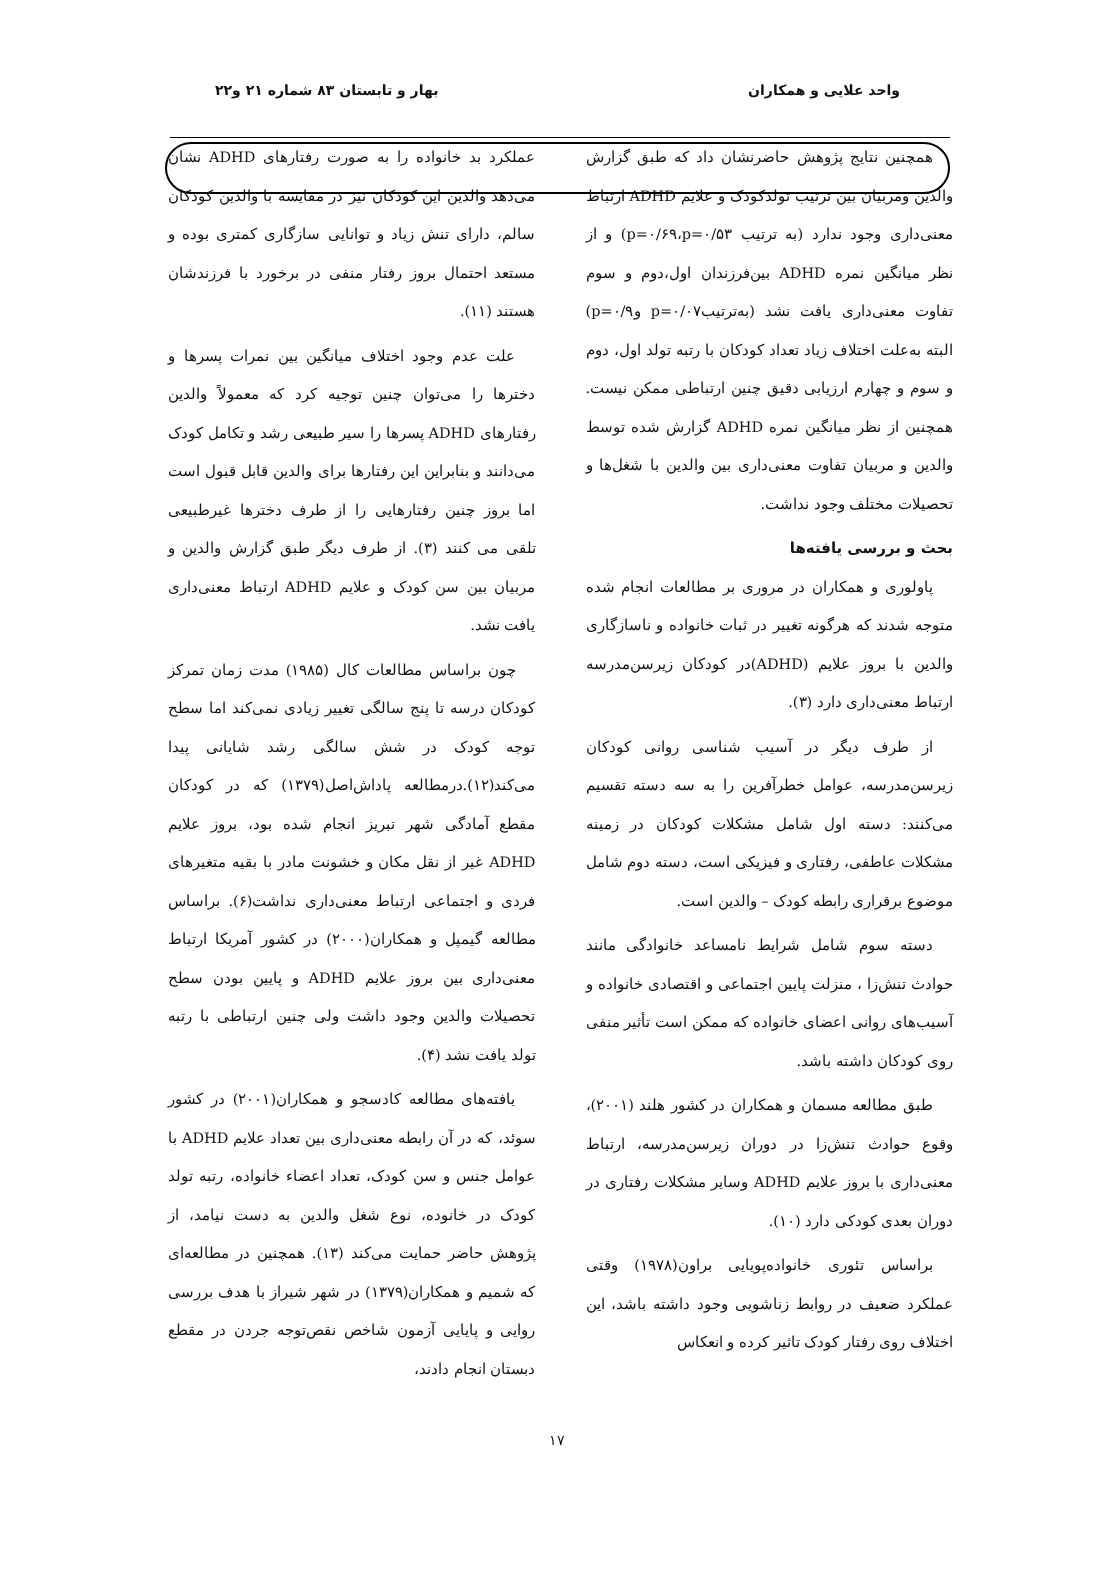واحد علایی و همکاران بهار و تابستان ۸۳ شماره ۲۱ و۲۲
همچنین نتایج پژوهش حاضرنشان داد که طبق گزارش والدین ومربیان بین ترتیب تولدکودک و علایم ADHD ارتباط معنی‌داری وجود ندارد (به ترتیب p=۰/۶۹،p=۰/۵۳) و از نظر میانگین نمره ADHD بین‌فرزندان اول،دوم و سوم تفاوت معنی‌داری یافت نشد (به‌ترتیبp=۰/۰۷ وp=۰/۹) البته به‌علت اختلاف زیاد تعداد کودکان با رتبه تولد اول، دوم و سوم و چهارم ارزیابی دقیق چنین ارتباطی ممکن نیست. همچنین از نظر میانگین نمره ADHD گزارش شده توسط والدین و مربیان تفاوت معنی‌داری بین والدین با شغل‌ها و تحصیلات مختلف وجود نداشت.
بحث و بررسی یافته‌ها
پاولوری و همکاران در مروری بر مطالعات انجام شده متوجه شدند که هرگونه تغییر در ثبات خانواده و ناسازگاری والدین با بروز علایم (ADHD)در کودکان زیرسن‌مدرسه ارتباط معنی‌داری دارد (۳).
از طرف دیگر در آسیب شناسی روانی کودکان زیرسن‌مدرسه، عوامل خطرآفرین را به سه دسته تقسیم می‌کنند: دسته اول شامل مشکلات کودکان در زمینه مشکلات عاطفی، رفتاری و فیزیکی است، دسته دوم شامل موضوع برقراری رابطه کودک – والدین است.
دسته سوم شامل شرایط نامساعد خانوادگی مانند حوادث تنش‌زا ، منزلت پایین اجتماعی و اقتصادی خانواده و آسیب‌های روانی اعضای خانواده که ممکن است تأثیر منفی روی کودکان داشته باشد.
طبق مطالعه مسمان و همکاران در کشور هلند (۲۰۰۱)، وقوع حوادث تنش‌زا در دوران زیرسن‌مدرسه، ارتباط معنی‌داری با بروز علایم ADHD وسایر مشکلات رفتاری در دوران بعدی کودکی دارد (۱۰).
براساس تئوری خانواده‌پویایی براون(۱۹۷۸) وقتی عملکرد ضعیف در روابط زناشویی وجود داشته باشد، این اختلاف روی رفتار کودک تاثیر کرده و انعکاس
عملکرد بد خانواده را به صورت رفتارهای ADHD نشان می‌دهد والدین این کودکان نیز در مقایسه با والدین کودکان سالم، دارای تنش زیاد و توانایی سازگاری کمتری بوده و مستعد احتمال بروز رفتار منفی در برخورد با فرزندشان هستند (۱۱).
علت عدم وجود اختلاف میانگین بین نمرات پسرها و دخترها را می‌توان چنین توجیه کرد که معمولاً والدین رفتارهای ADHD پسرها را سیر طبیعی رشد و تکامل کودک می‌دانند و بنابراین این رفتارها برای والدین قابل قبول است اما بروز چنین رفتارهایی را از طرف دخترها غیرطبیعی تلقی می کنند (۳). از طرف دیگر طبق گزارش والدین و مربیان بین سن کودک و علایم ADHD ارتباط معنی‌داری یافت نشد.
چون براساس مطالعات کال (۱۹۸۵) مدت زمان تمرکز کودکان درسه تا پنج سالگی تغییر زیادی نمی‌کند اما سطح توجه کودک در شش سالگی رشد شایانی پیدا می‌کند(۱۲).درمطالعه پاداش‌اصل(۱۳۷۹) که در کودکان مقطع آمادگی شهر تبریز انجام شده بود، بروز علایم ADHD غیر از نقل مکان و خشونت مادر با بقیه متغیرهای فردی و اجتماعی ارتباط معنی‌داری نداشت(۶). براساس مطالعه گیمپل و همکاران(۲۰۰۰) در کشور آمریکا ارتباط معنی‌داری بین بروز علایم ADHD و پایین بودن سطح تحصیلات والدین وجود داشت ولی چنین ارتباطی با رتبه تولد یافت نشد (۴).
یافته‌های مطالعه کادسجو و همکاران(۲۰۰۱) در کشور سوئد، که در آن رابطه معنی‌داری بین تعداد علایم ADHD با عوامل جنس و سن کودک، تعداد اعضاء خانواده، رتبه تولد کودک در خانوده، نوع شغل والدین به دست نیامد، از پژوهش حاضر حمایت می‌کند (۱۳). همچنین در مطالعه‌ای که شمیم و همکاران(۱۳۷۹) در شهر شیراز با هدف بررسی روایی و پایایی آزمون شاخص نقص‌توجه جردن در مقطع دبستان انجام دادند،
۱۷